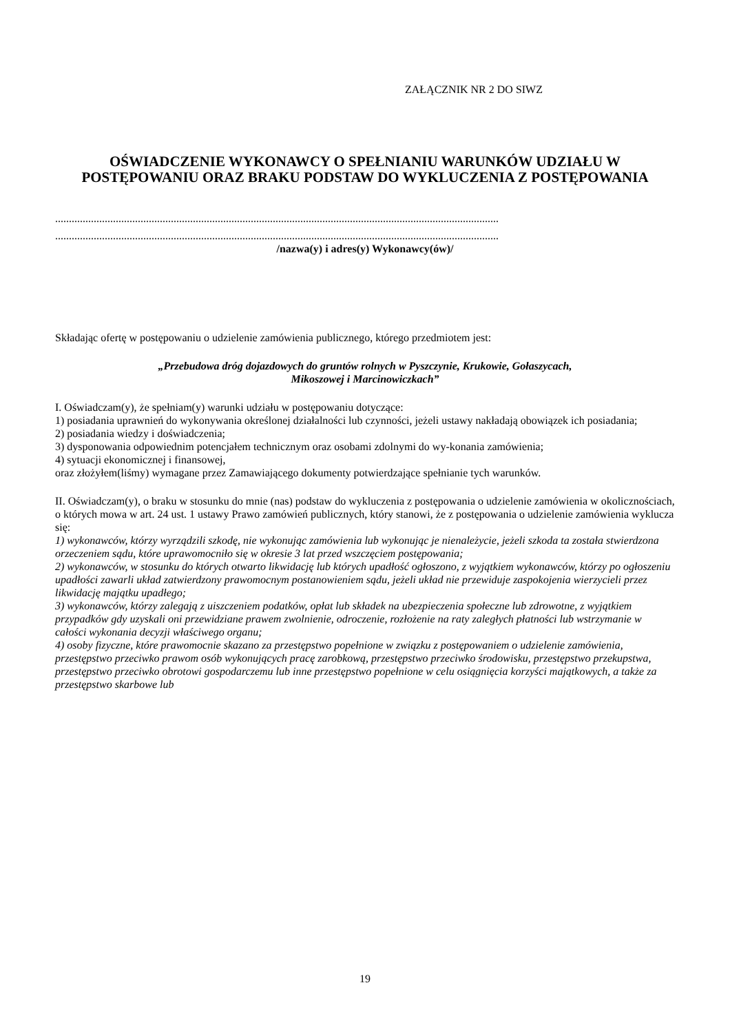ZAŁĄCZNIK NR 2 DO SIWZ
OŚWIADCZENIE WYKONAWCY O SPEŁNIANIU WARUNKÓW UDZIAŁU W POSTĘPOWANIU ORAZ BRAKU PODSTAW DO WYKLUCZENIA Z POSTĘPOWANIA
.................................................................................................................................................................
.................................................................................................................................................................
/nazwa(y) i adres(y) Wykonawcy(ów)/
Składając ofertę w postępowaniu o udzielenie zamówienia publicznego, którego przedmiotem jest:
„Przebudowa dróg dojazdowych do gruntów rolnych w Pyszczynie, Krukowie, Gołaszycach,
Mikoszowej i Marcinowiczkach”
I. Oświadczam(y), że spełniam(y) warunki udziału w postępowaniu dotyczące:
1) posiadania uprawnień do wykonywania określonej działalności lub czynności, jeżeli ustawy nakładają obowiązek ich posiadania;
2) posiadania wiedzy i doświadczenia;
3) dysponowania odpowiednim potencjałem technicznym oraz osobami zdolnymi do wy-konania zamówienia;
4) sytuacji ekonomicznej i finansowej,
oraz złożyłem(liśmy) wymagane przez Zamawiającego dokumenty potwierdzające spełnianie tych warunków.
II. Oświadczam(y), o braku w stosunku do mnie (nas) podstaw do wykluczenia z postępowania o udzielenie zamówienia w okolicznościach, o których mowa w art. 24 ust. 1 ustawy Prawo zamówień publicznych, który stanowi, że z postępowania o udzielenie zamówienia wyklucza się:
1) wykonawców, którzy wyrządzili szkodę, nie wykonując zamówienia lub wykonując je nienależycie, jeżeli szkoda ta została stwierdzona orzeczeniem sądu, które uprawomocniło się w okresie 3 lat przed wszczęciem postępowania;
2) wykonawców, w stosunku do których otwarto likwidację lub których upadłość ogłoszono, z wyjątkiem wykonawców, którzy po ogłoszeniu upadłości zawarli układ zatwierdzony prawomocnym postanowieniem sądu, jeżeli układ nie przewiduje zaspokojenia wierzycieli przez likwidację majątku upadłego;
3) wykonawców, którzy zalegają z uiszczeniem podatków, opłat lub składek na ubezpieczenia społeczne lub zdrowotne, z wyjątkiem przypadków gdy uzyskali oni przewidziane prawem zwolnienie, odroczenie, rozłożenie na raty zaległych płatności lub wstrzymanie w całości wykonania decyzji właściwego organu;
4) osoby fizyczne, które prawomocnie skazano za przestępstwo popełnione w związku z postępowaniem o udzielenie zamówienia, przestępstwo przeciwko prawom osób wykonujących pracę zarobkową, przestępstwo przeciwko środowisku, przestępstwo przekupstwa, przestępstwo przeciwko obrotowi gospodarczemu lub inne przestępstwo popełnione w celu osiągnięcia korzyści majątkowych, a także za przestępstwo skarbowe lub
19